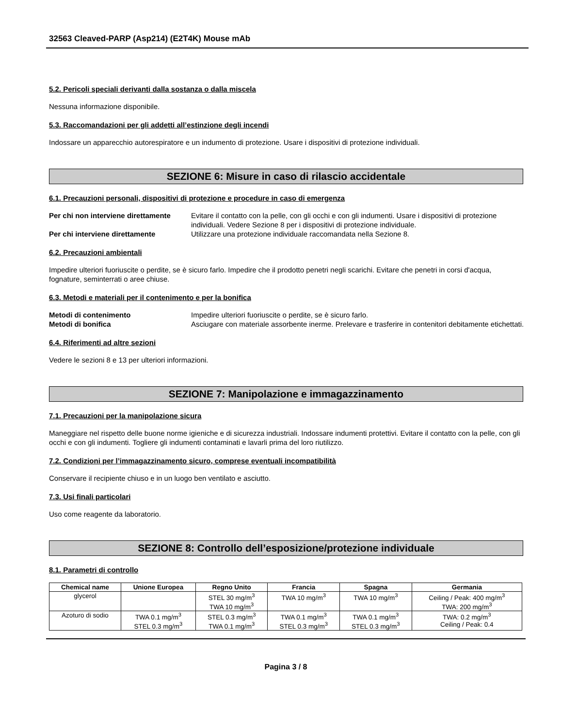32563 Cleaved-PARP (Asp214) (E2T4K) Mouse mAb
5.2. Pericoli speciali derivanti dalla sostanza o dalla miscela
Nessuna informazione disponibile.
5.3. Raccomandazioni per gli addetti all’estinzione degli incendi
Indossare un apparecchio autorespiratore e un indumento di protezione. Usare i dispositivi di protezione individuali.
SEZIONE 6: Misure in caso di rilascio accidentale
6.1. Precauzioni personali, dispositivi di protezione e procedure in caso di emergenza
Per chi non interviene direttamente Evitare il contatto con la pelle, con gli occhi e con gli indumenti. Usare i dispositivi di protezione individuali. Vedere Sezione 8 per i dispositivi di protezione individuale.
Per chi interviene direttamente Utilizzare una protezione individuale raccomandata nella Sezione 8.
6.2. Precauzioni ambientali
Impedire ulteriori fuoriuscite o perdite, se è sicuro farlo. Impedire che il prodotto penetri negli scarichi. Evitare che penetri in corsi d'acqua, fognature, seminterrati o aree chiuse.
6.3. Metodi e materiali per il contenimento e per la bonifica
Metodi di contenimento Impedire ulteriori fuoriuscite o perdite, se è sicuro farlo.
Metodi di bonifica Asciugare con materiale assorbente inerme. Prelevare e trasferire in contenitori debitamente etichettati.
6.4. Riferimenti ad altre sezioni
Vedere le sezioni 8 e 13 per ulteriori informazioni.
SEZIONE 7: Manipolazione e immagazzinamento
7.1. Precauzioni per la manipolazione sicura
Maneggiare nel rispetto delle buone norme igieniche e di sicurezza industriali. Indossare indumenti protettivi. Evitare il contatto con la pelle, con gli occhi e con gli indumenti. Togliere gli indumenti contaminati e lavarli prima del loro riutilizzo.
7.2. Condizioni per l’immagazzinamento sicuro, comprese eventuali incompatibilità
Conservare il recipiente chiuso e in un luogo ben ventilato e asciutto.
7.3. Usi finali particolari
Uso come reagente da laboratorio.
SEZIONE 8: Controllo dell’esposizione/protezione individuale
8.1. Parametri di controllo
| Chemical name | Unione Europea | Regno Unito | Francia | Spagna | Germania |
| --- | --- | --- | --- | --- | --- |
| glycerol | | STEL 30 mg/m<sup>3</sup> TWA 10 mg/m<sup>3</sup> | TWA 10 mg/m<sup>3</sup> | TWA 10 mg/m<sup>3</sup> | Ceiling / Peak: 400 mg/m<sup>3</sup> TWA: 200 mg/m<sup>3</sup> |
| Azoturo di sodio | TWA 0.1 mg/m<sup>3</sup> STEL 0.3 mg/m<sup>3</sup> | STEL 0.3 mg/m<sup>3</sup> TWA 0.1 mg/m<sup>3</sup> | TWA 0.1 mg/m<sup>3</sup> STEL 0.3 mg/m<sup>3</sup> | TWA 0.1 mg/m<sup>3</sup> STEL 0.3 mg/m<sup>3</sup> | TWA: 0.2 mg/m<sup>3</sup> Ceiling / Peak: 0.4 |
Pagina 3 / 8